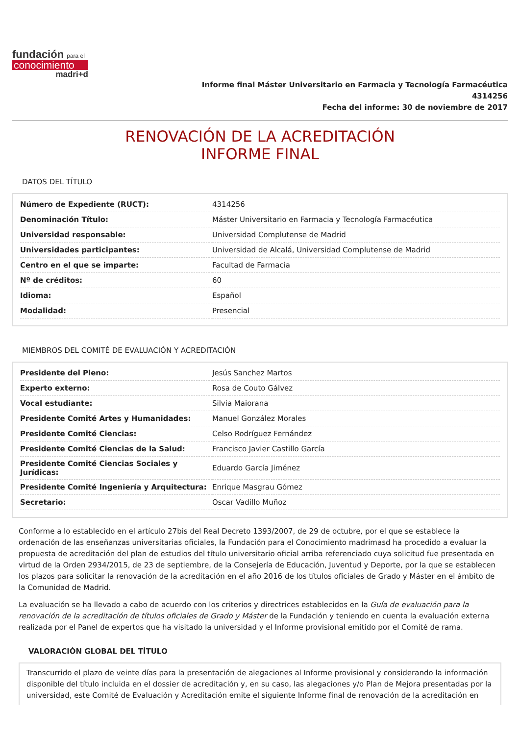fundación para el
conocimiento
madri+d
Informe final Máster Universitario en Farmacia y Tecnología Farmacéutica
4314256
Fecha del informe: 30 de noviembre de 2017
RENOVACIÓN DE LA ACREDITACIÓN
INFORME FINAL
DATOS DEL TÍTULO
| Número de Expediente (RUCT): | 4314256 |
| Denominación Título: | Máster Universitario en Farmacia y Tecnología Farmacéutica |
| Universidad responsable: | Universidad Complutense de Madrid |
| Universidades participantes: | Universidad de Alcalá, Universidad Complutense de Madrid |
| Centro en el que se imparte: | Facultad de Farmacia |
| Nº de créditos: | 60 |
| Idioma: | Español |
| Modalidad: | Presencial |
MIEMBROS DEL COMITÉ DE EVALUACIÓN Y ACREDITACIÓN
| Presidente del Pleno: | Jesús Sanchez Martos |
| Experto externo: | Rosa de Couto Gálvez |
| Vocal estudiante: | Silvia Maiorana |
| Presidente Comité Artes y Humanidades: | Manuel González Morales |
| Presidente Comité Ciencias: | Celso Rodríguez Fernández |
| Presidente Comité Ciencias de la Salud: | Francisco Javier Castillo García |
| Presidente Comité Ciencias Sociales y Jurídicas: | Eduardo García Jiménez |
| Presidente Comité Ingeniería y Arquitectura: | Enrique Masgrau Gómez |
| Secretario: | Oscar Vadillo Muñoz |
Conforme a lo establecido en el artículo 27bis del Real Decreto 1393/2007, de 29 de octubre, por el que se establece la ordenación de las enseñanzas universitarias oficiales, la Fundación para el Conocimiento madrimasd ha procedido a evaluar la propuesta de acreditación del plan de estudios del título universitario oficial arriba referenciado cuya solicitud fue presentada en virtud de la Orden 2934/2015, de 23 de septiembre, de la Consejería de Educación, Juventud y Deporte, por la que se establecen los plazos para solicitar la renovación de la acreditación en el año 2016 de los títulos oficiales de Grado y Máster en el ámbito de la Comunidad de Madrid.
La evaluación se ha llevado a cabo de acuerdo con los criterios y directrices establecidos en la Guía de evaluación para la renovación de la acreditación de títulos oficiales de Grado y Máster de la Fundación y teniendo en cuenta la evaluación externa realizada por el Panel de expertos que ha visitado la universidad y el Informe provisional emitido por el Comité de rama.
VALORACIÓN GLOBAL DEL TÍTULO
Transcurrido el plazo de veinte días para la presentación de alegaciones al Informe provisional y considerando la información disponible del título incluida en el dossier de acreditación y, en su caso, las alegaciones y/o Plan de Mejora presentadas por la universidad, este Comité de Evaluación y Acreditación emite el siguiente Informe final de renovación de la acreditación en